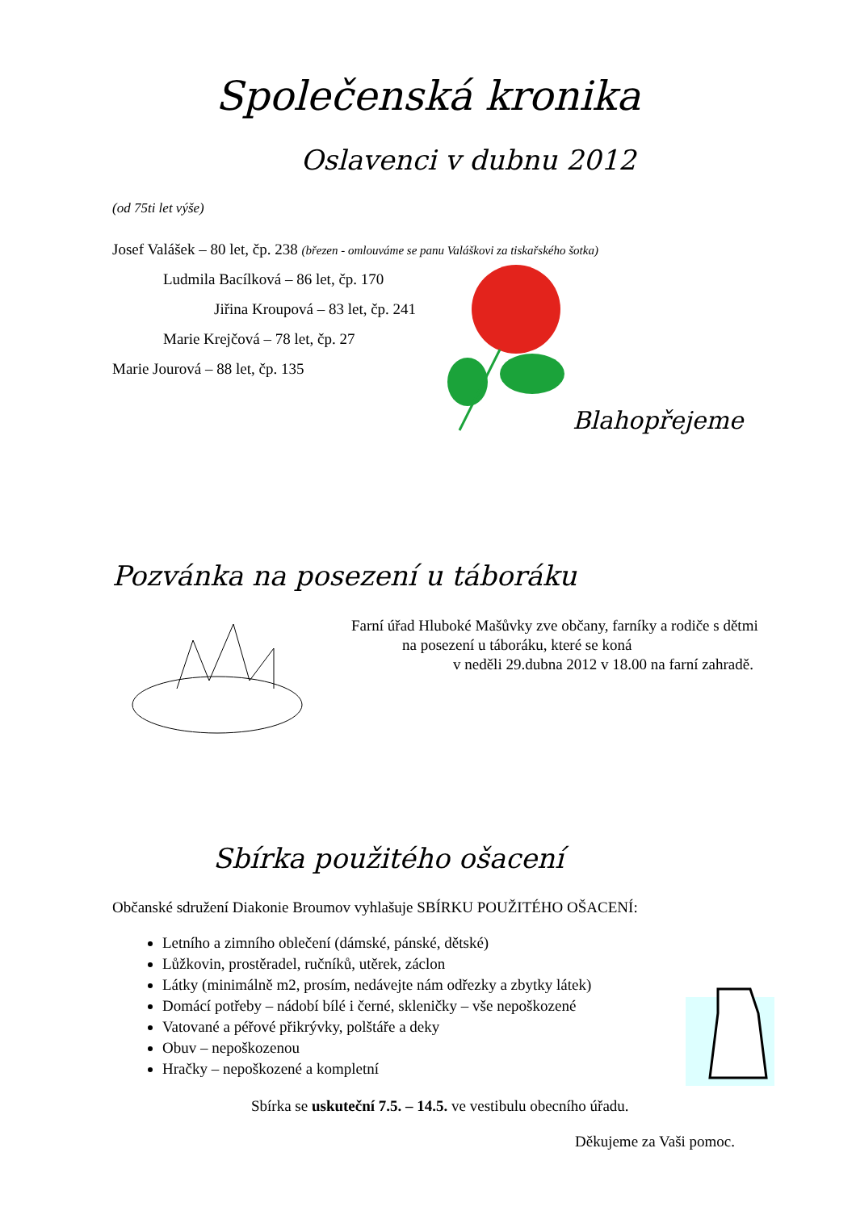Společenská kronika
Oslavenci v dubnu 2012
(od 75ti let výše)
Josef Valášek – 80 let, čp. 238 (březen - omlouváme se panu Valáškovi za tiskařského šotka)
Ludmila Bacílková – 86 let, čp. 170
Jiřina Kroupová – 83 let, čp. 241
Marie Krejčová – 78 let, čp. 27
Marie Jourová – 88 let, čp. 135
Blahopřejeme
Pozvánka na posezení u táboráku
Farní úřad Hluboké Mašůvky zve občany, farníky a rodiče s dětmi
na posezení u táboráku, které se koná
v neděli 29.dubna 2012 v 18.00 na farní zahradě.
Sbírka použitého ošacení
Občanské sdružení Diakonie Broumov vyhlašuje SBÍRKU POUŽITÉHO OŠACENÍ:
Letního a zimního oblečení (dámské, pánské, dětské)
Lůžkovin, prostěradel, ručníků, utěrek, záclon
Látky (minimálně m2, prosím, nedávejte nám odřezky a zbytky látek)
Domácí potřeby – nádobí bílé i černé, skleničky – vše nepoškozené
Vatované a péřové přikrývky, polštáře a deky
Obuv – nepoškozenou
Hračky – nepoškozené a kompletní
Sbírka se uskuteční 7.5. – 14.5. ve vestibulu obecního úřadu.
Děkujeme za Vaši pomoc.